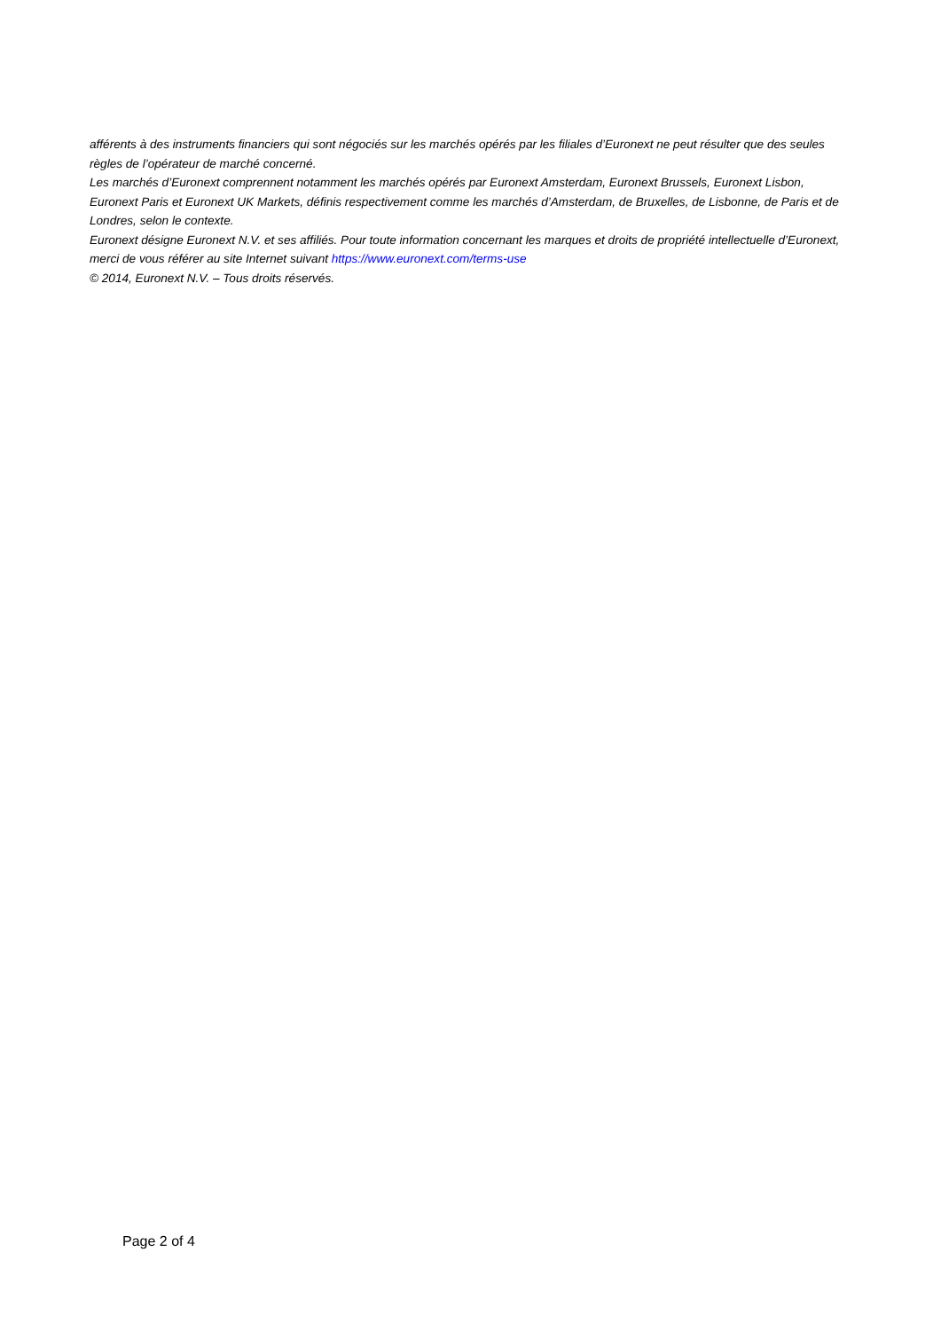afférents à des instruments financiers qui sont négociés sur les marchés opérés par les filiales d’Euronext ne peut résulter que des seules règles de l’opérateur de marché concerné.
Les marchés d’Euronext comprennent notamment les marchés opérés par Euronext Amsterdam, Euronext Brussels, Euronext Lisbon, Euronext Paris et Euronext UK Markets, définis respectivement comme les marchés d’Amsterdam, de Bruxelles, de Lisbonne, de Paris et de Londres, selon le contexte.
Euronext désigne Euronext N.V. et ses affiliés. Pour toute information concernant les marques et droits de propriété intellectuelle d’Euronext, merci de vous référer au site Internet suivant https://www.euronext.com/terms-use
© 2014, Euronext N.V. – Tous droits réservés.
Page 2 of 4